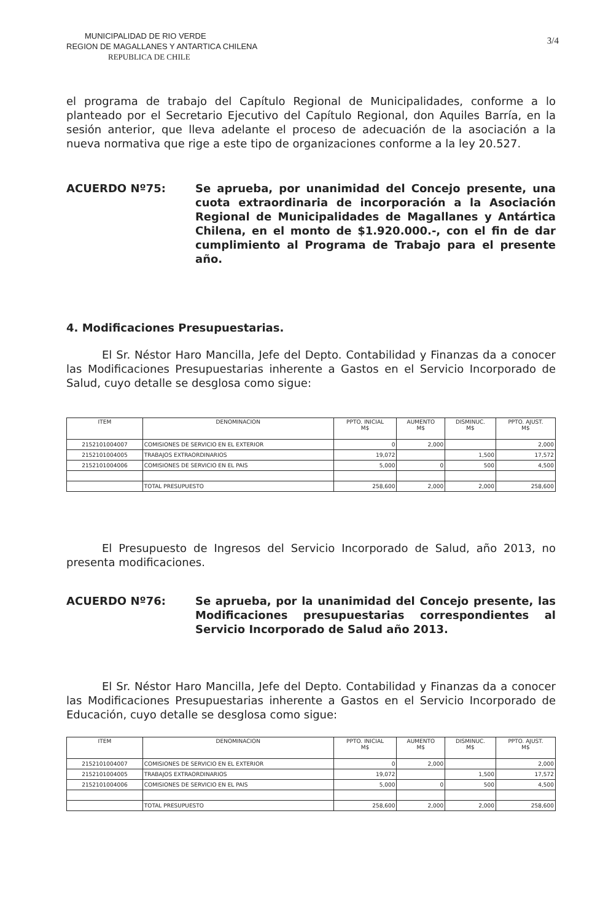MUNICIPALIDAD DE RIO VERDE
REGION DE MAGALLANES Y ANTARTICA CHILENA
REPUBLICA DE CHILE
3/4
el programa de trabajo del Capítulo Regional de Municipalidades, conforme a lo planteado por el Secretario Ejecutivo del Capítulo Regional, don Aquiles Barría, en la sesión anterior, que lleva adelante el proceso de adecuación de la asociación a la nueva normativa que rige a este tipo de organizaciones conforme a la ley 20.527.
ACUERDO Nº75: Se aprueba, por unanimidad del Concejo presente, una cuota extraordinaria de incorporación a la Asociación Regional de Municipalidades de Magallanes y Antártica Chilena, en el monto de $1.920.000.-, con el fin de dar cumplimiento al Programa de Trabajo para el presente año.
4. Modificaciones Presupuestarias.
El Sr. Néstor Haro Mancilla, Jefe del Depto. Contabilidad y Finanzas da a conocer las Modificaciones Presupuestarias inherente a Gastos en el Servicio Incorporado de Salud, cuyo detalle se desglosa como sigue:
| ITEM | DENOMINACION | PPTO. INICIAL M$ | AUMENTO M$ | DISMINUC. M$ | PPTO. AJUST. M$ |
| --- | --- | --- | --- | --- | --- |
| 2152101004007 | COMISIONES DE SERVICIO EN EL EXTERIOR | 0 | 2,000 | | 2,000 |
| 2152101004005 | TRABAJOS EXTRAORDINARIOS | 19,072 | | 1,500 | 17,572 |
| 2152101004006 | COMISIONES DE SERVICIO EN EL PAIS | 5,000 | 0 | 500 | 4,500 |
| | TOTAL PRESUPUESTO | 258,600 | 2,000 | 2,000 | 258,600 |
El Presupuesto de Ingresos del Servicio Incorporado de Salud, año 2013, no presenta modificaciones.
ACUERDO Nº76: Se aprueba, por la unanimidad del Concejo presente, las Modificaciones presupuestarias correspondientes al Servicio Incorporado de Salud año 2013.
El Sr. Néstor Haro Mancilla, Jefe del Depto. Contabilidad y Finanzas da a conocer las Modificaciones Presupuestarias inherente a Gastos en el Servicio Incorporado de Educación, cuyo detalle se desglosa como sigue:
| ITEM | DENOMINACION | PPTO. INICIAL M$ | AUMENTO M$ | DISMINUC. M$ | PPTO. AJUST. M$ |
| --- | --- | --- | --- | --- | --- |
| 2152101004007 | COMISIONES DE SERVICIO EN EL EXTERIOR | 0 | 2,000 | | 2,000 |
| 2152101004005 | TRABAJOS EXTRAORDINARIOS | 19,072 | | 1,500 | 17,572 |
| 2152101004006 | COMISIONES DE SERVICIO EN EL PAIS | 5,000 | 0 | 500 | 4,500 |
| | TOTAL PRESUPUESTO | 258,600 | 2,000 | 2,000 | 258,600 |